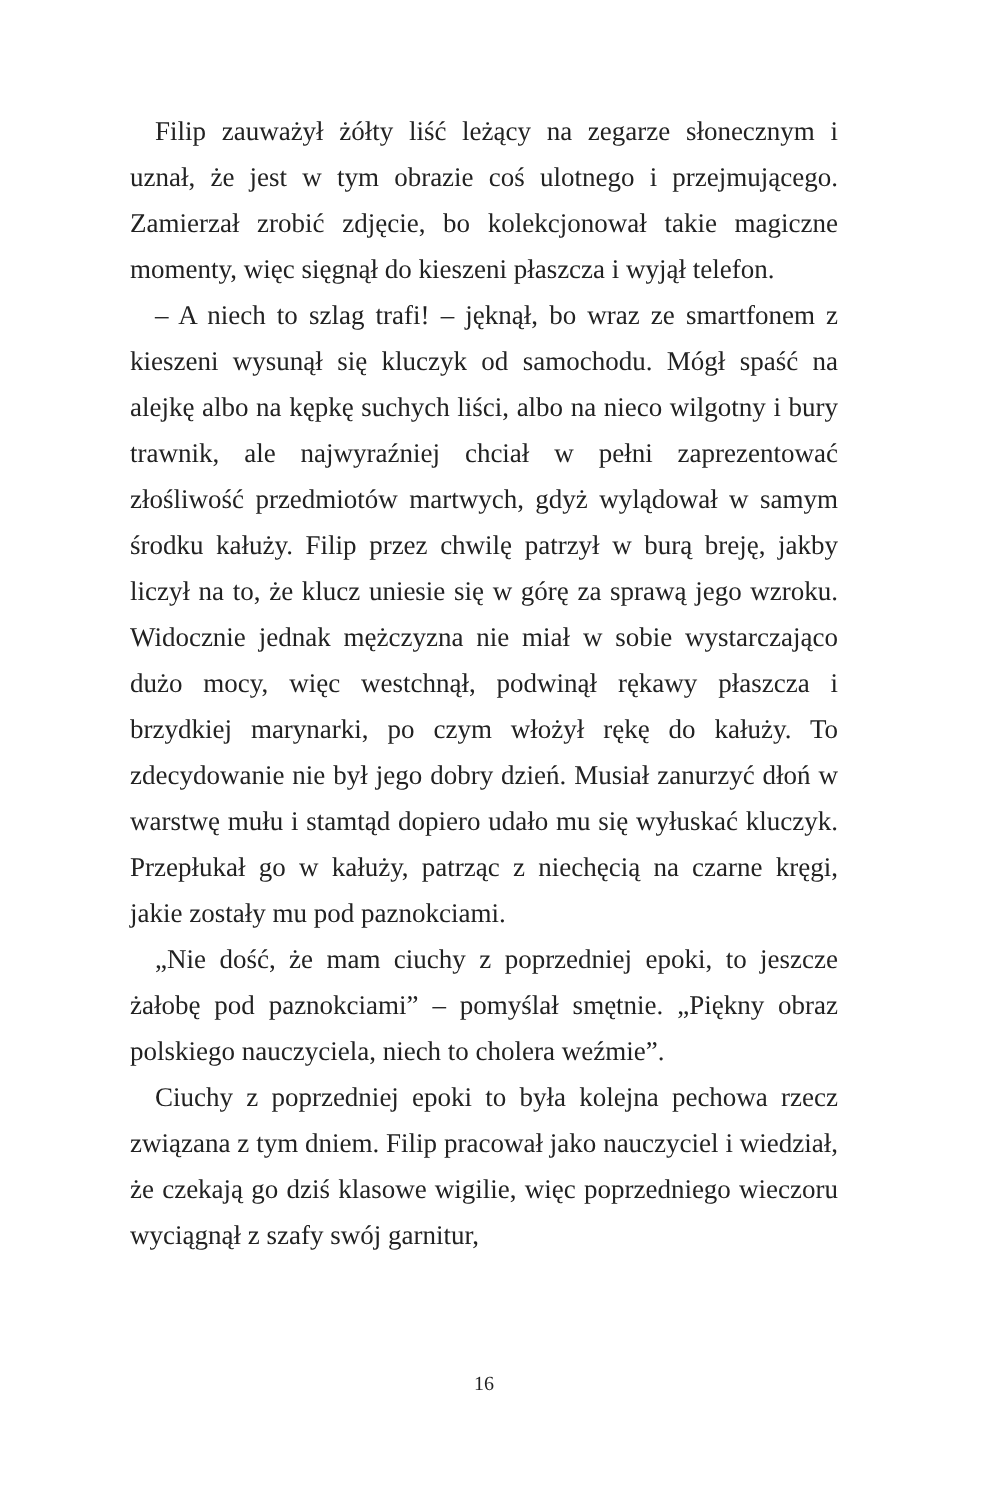Filip zauważył żółty liść leżący na zegarze słonecznym i uznał, że jest w tym obrazie coś ulotnego i przejmującego. Zamierzał zrobić zdjęcie, bo kolekcjonował takie magiczne momenty, więc sięgnął do kieszeni płaszcza i wyjął telefon.
– A niech to szlag trafi! – jęknął, bo wraz ze smartfonem z kieszeni wysunął się kluczyk od samochodu. Mógł spaść na alejkę albo na kępkę suchych liści, albo na nieco wilgotny i bury trawnik, ale najwyraźniej chciał w pełni zaprezentować złośliwość przedmiotów martwych, gdyż wylądował w samym środku kałuży. Filip przez chwilę patrzył w burą breję, jakby liczył na to, że klucz uniesie się w górę za sprawą jego wzroku. Widocznie jednak mężczyzna nie miał w sobie wystarczająco dużo mocy, więc westchnął, podwinął rękawy płaszcza i brzydkiej marynarki, po czym włożył rękę do kałuży. To zdecydowanie nie był jego dobry dzień. Musiał zanurzyć dłoń w warstwę mułu i stamtąd dopiero udało mu się wyłuskać kluczyk. Przepłukał go w kałuży, patrząc z niechęcią na czarne kręgi, jakie zostały mu pod paznokciami.
„Nie dość, że mam ciuchy z poprzedniej epoki, to jeszcze żałobę pod paznokciami” – pomyślał smętnie. „Piękny obraz polskiego nauczyciela, niech to cholera weźmie”.
Ciuchy z poprzedniej epoki to była kolejna pechowa rzecz związana z tym dniem. Filip pracował jako nauczyciel i wiedział, że czekają go dziś klasowe wigilie, więc poprzedniego wieczoru wyciągnął z szafy swój garnitur,
16